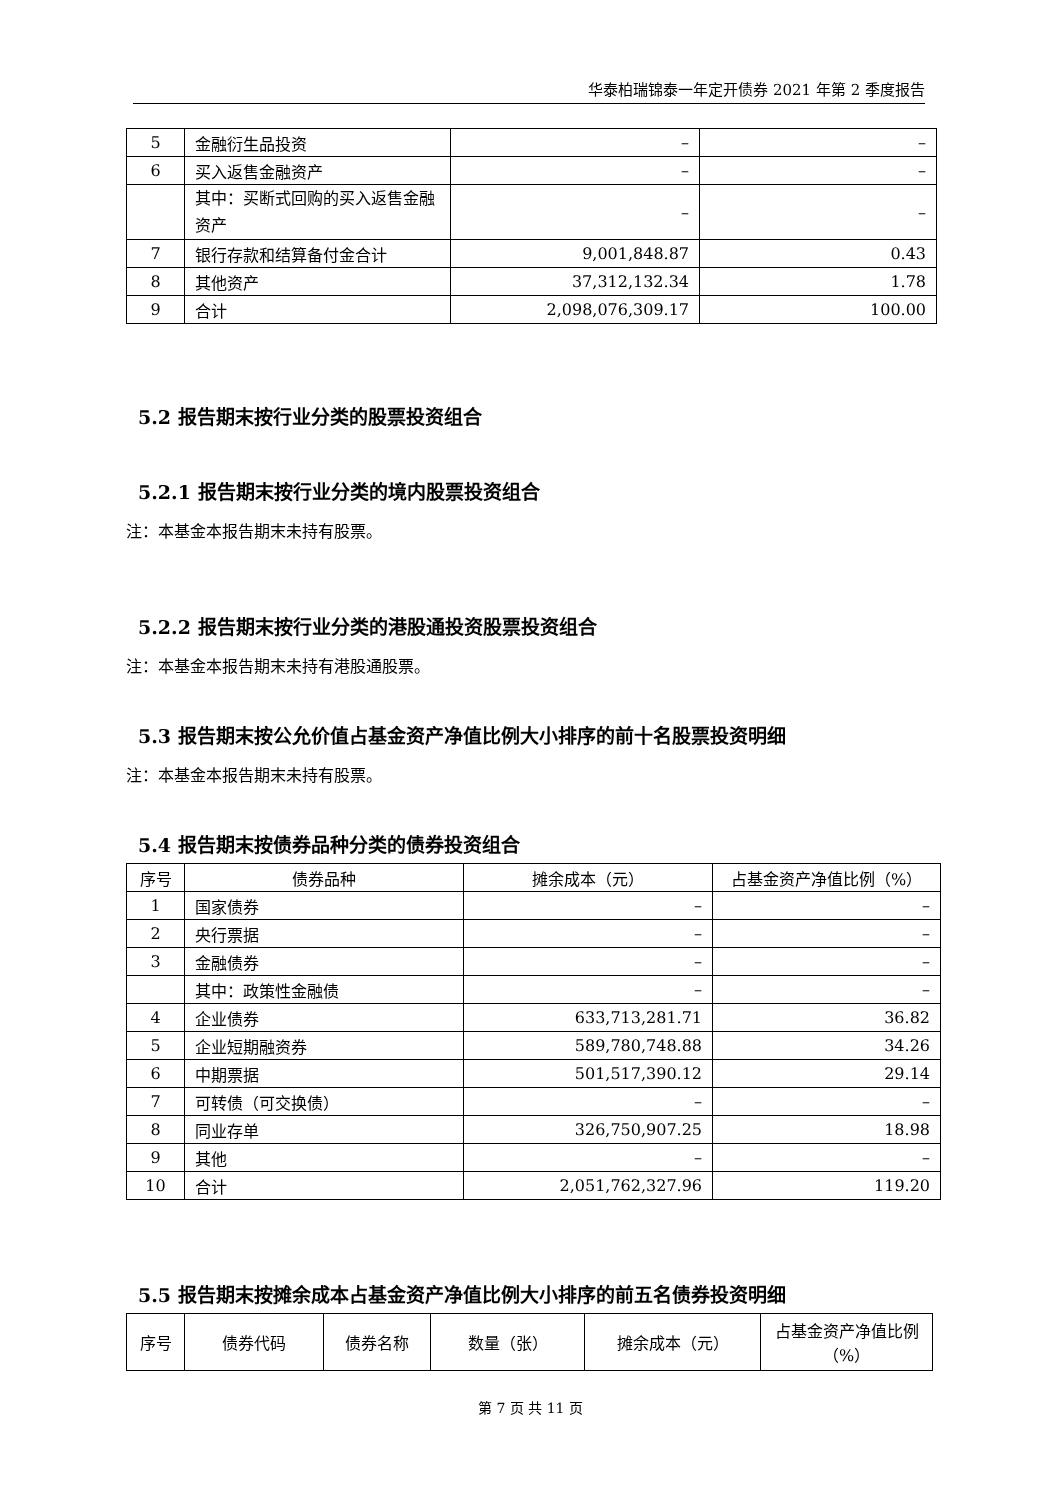华泰柏瑞锦泰一年定开债券 2021 年第 2 季度报告
| 5 | 金融衍生品投资 | – | – |
| 6 | 买入返售金融资产 | – | – |
| | 其中：买断式回购的买入返售金融资产 | – | – |
| 7 | 银行存款和结算备付金合计 | 9,001,848.87 | 0.43 |
| 8 | 其他资产 | 37,312,132.34 | 1.78 |
| 9 | 合计 | 2,098,076,309.17 | 100.00 |
5.2 报告期末按行业分类的股票投资组合
5.2.1 报告期末按行业分类的境内股票投资组合
注：本基金本报告期末未持有股票。
5.2.2 报告期末按行业分类的港股通投资股票投资组合
注：本基金本报告期末未持有港股通股票。
5.3 报告期末按公允价值占基金资产净值比例大小排序的前十名股票投资明细
注：本基金本报告期末未持有股票。
5.4 报告期末按债券品种分类的债券投资组合
| 序号 | 债券品种 | 摊余成本（元） | 占基金资产净值比例（%） |
| --- | --- | --- | --- |
| 1 | 国家债券 | – | – |
| 2 | 央行票据 | – | – |
| 3 | 金融债券 | – | – |
| | 其中：政策性金融债 | – | – |
| 4 | 企业债券 | 633,713,281.71 | 36.82 |
| 5 | 企业短期融资券 | 589,780,748.88 | 34.26 |
| 6 | 中期票据 | 501,517,390.12 | 29.14 |
| 7 | 可转债（可交换债） | – | – |
| 8 | 同业存单 | 326,750,907.25 | 18.98 |
| 9 | 其他 | – | – |
| 10 | 合计 | 2,051,762,327.96 | 119.20 |
5.5 报告期末按摊余成本占基金资产净值比例大小排序的前五名债券投资明细
| 序号 | 债券代码 | 债券名称 | 数量（张） | 摊余成本（元） | 占基金资产净值比例（%） |
| --- | --- | --- | --- | --- | --- |
第 7 页 共 11 页